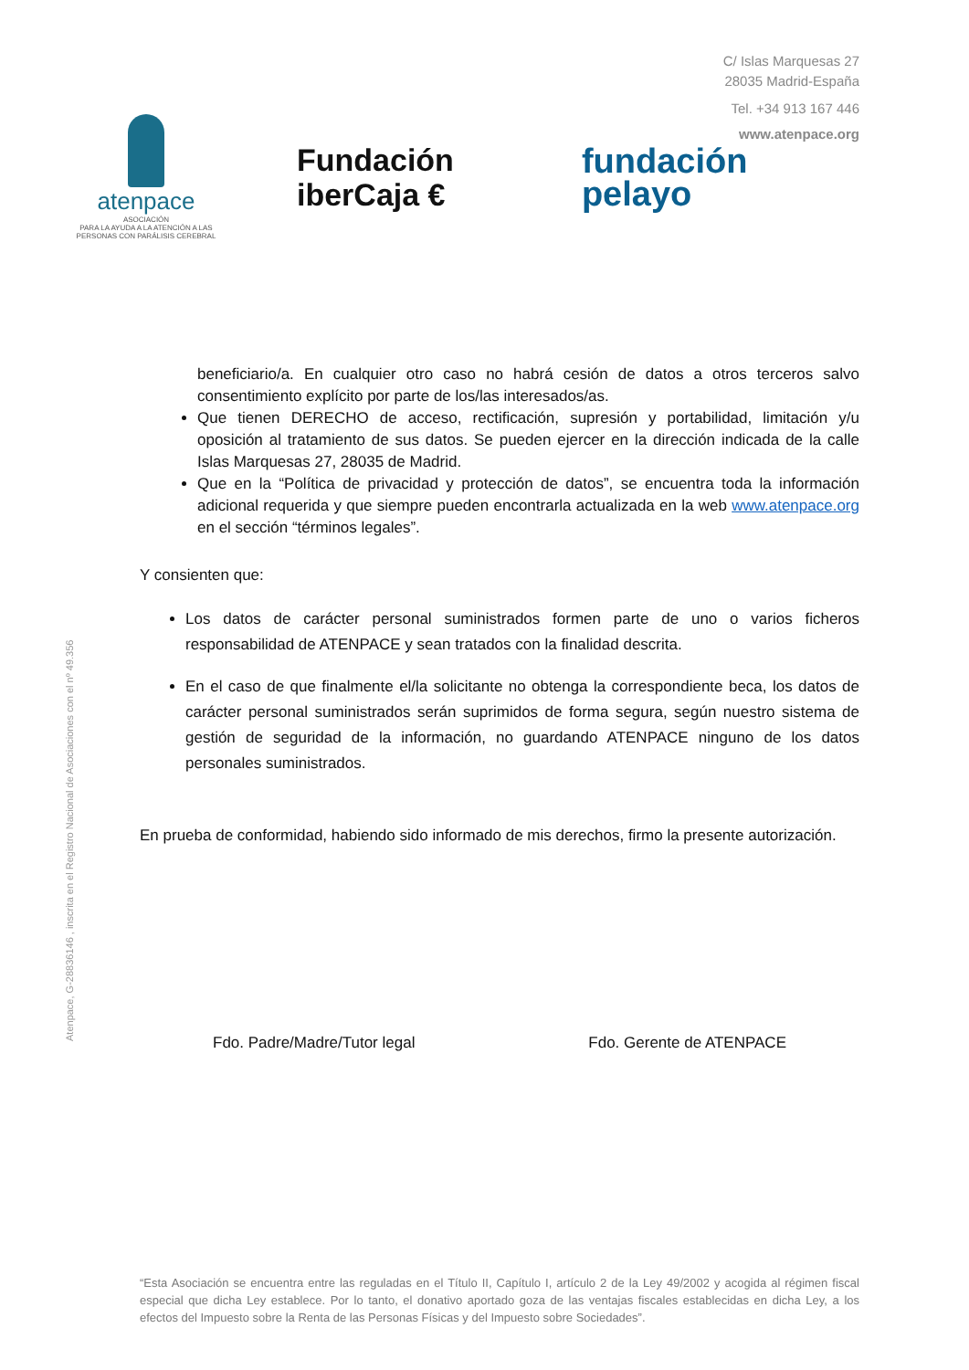C/ Islas Marquesas 27
28035 Madrid-España
Tel. +34 913 167 446
www.atenpace.org
atenpace
ASOCIACIÓN
PARA LA AYUDA A LA ATENCIÓN A LAS PERSONAS CON PARÁLISIS CEREBRAL
Fundación
iberCaja €
fundación
pelayo
Atenpace, G-28836146 , inscrita en el Registro Nacional de Asociaciones con el nº 49.356
beneficiario/a. En cualquier otro caso no habrá cesión de datos a otros terceros salvo consentimiento explícito por parte de los/las interesados/as.
Que tienen DERECHO de acceso, rectificación, supresión y portabilidad, limitación y/u oposición al tratamiento de sus datos. Se pueden ejercer en la dirección indicada de la calle Islas Marquesas 27, 28035 de Madrid.
Que en la “Política de privacidad y protección de datos”, se encuentra toda la información adicional requerida y que siempre pueden encontrarla actualizada en la web www.atenpace.org en el sección “términos legales”.
Y consienten que:
Los datos de carácter personal suministrados formen parte de uno o varios ficheros responsabilidad de ATENPACE y sean tratados con la finalidad descrita.
En el caso de que finalmente el/la solicitante no obtenga la correspondiente beca, los datos de carácter personal suministrados serán suprimidos de forma segura, según nuestro sistema de gestión de seguridad de la información, no guardando ATENPACE ninguno de los datos personales suministrados.
En prueba de conformidad, habiendo sido informado de mis derechos, firmo la presente autorización.
Fdo. Padre/Madre/Tutor legal Fdo. Gerente de ATENPACE
“Esta Asociación se encuentra entre las reguladas en el Título II, Capítulo I, artículo 2 de la Ley 49/2002 y acogida al régimen fiscal especial que dicha Ley establece. Por lo tanto, el donativo aportado goza de las ventajas fiscales establecidas en dicha Ley, a los efectos del Impuesto sobre la Renta de las Personas Físicas y del Impuesto sobre Sociedades”.